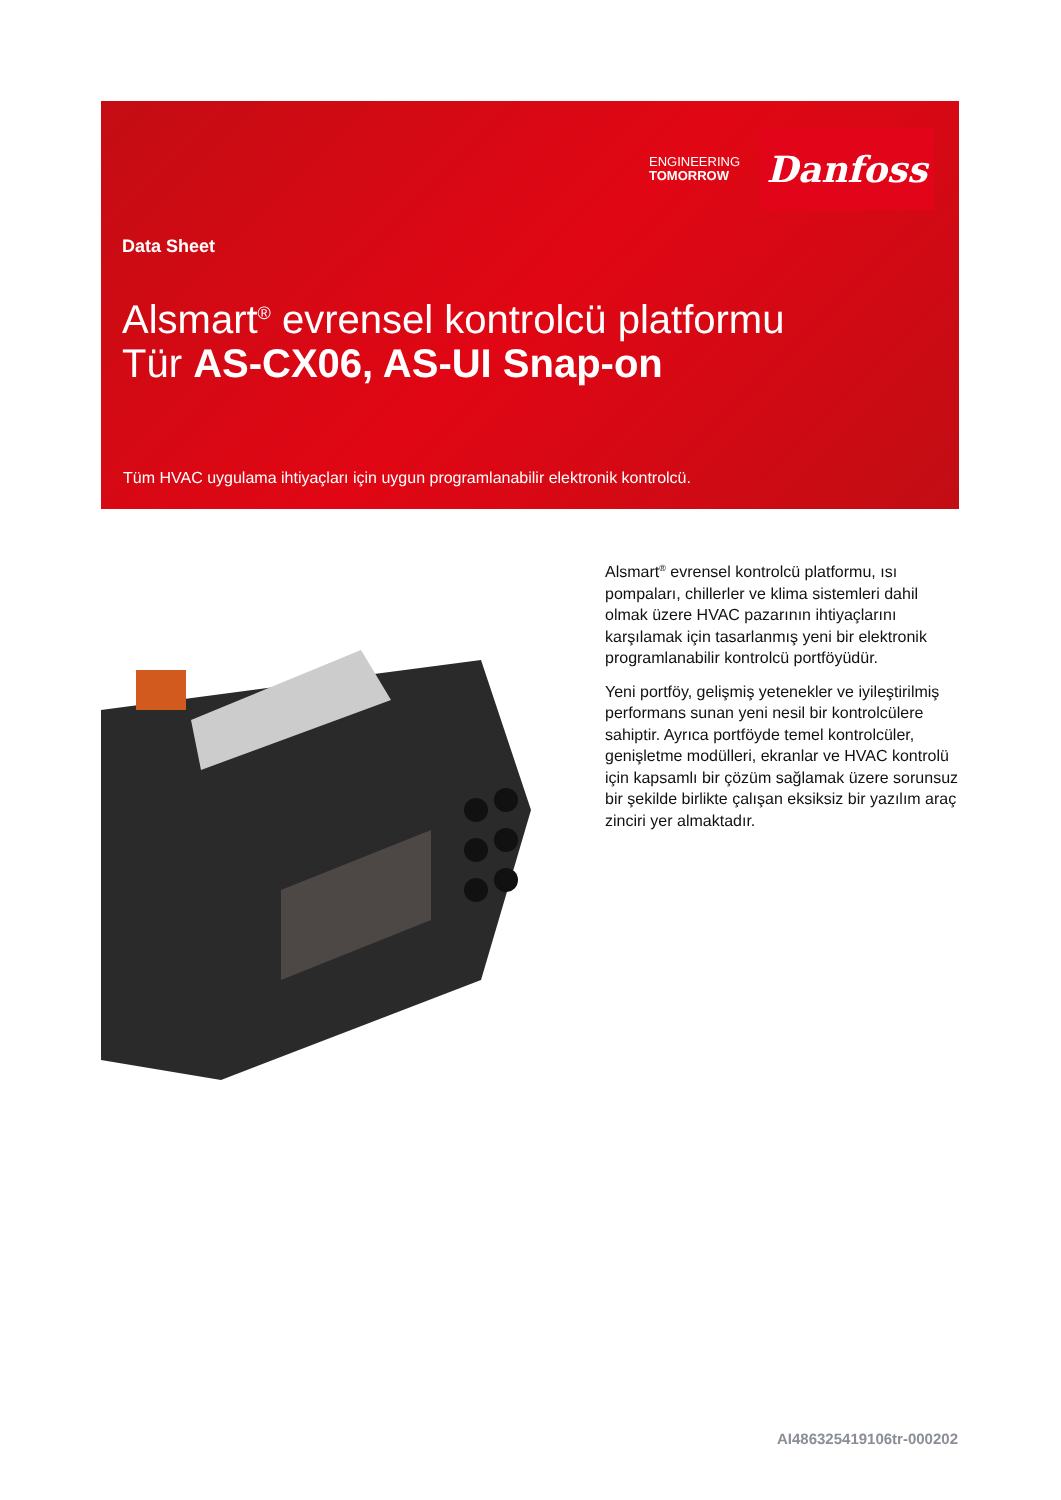ENGINEERING
TOMORROW
Danfoss
Data Sheet
Alsmart<sup>®</sup> evrensel kontrolcü platformu
Tür AS-CX06, AS-UI Snap-on
Tüm HVAC uygulama ihtiyaçları için uygun programlanabilir elektronik kontrolcü.
Alsmart<sup>®</sup> evrensel kontrolcü platformu, ısı pompaları, chillerler ve klima sistemleri dahil olmak üzere HVAC pazarının ihtiyaçlarını karşılamak için tasarlanmış yeni bir elektronik programlanabilir kontrolcü portföyüdür.
Yeni portföy, gelişmiş yetenekler ve iyileştirilmiş performans sunan yeni nesil bir kontrolcülere sahiptir. Ayrıca portföyde temel kontrolcüler, genişletme modülleri, ekranlar ve HVAC kontrolü için kapsamlı bir çözüm sağlamak üzere sorunsuz bir şekilde birlikte çalışan eksiksiz bir yazılım araç zinciri yer almaktadır.
AI486325419106tr-000202